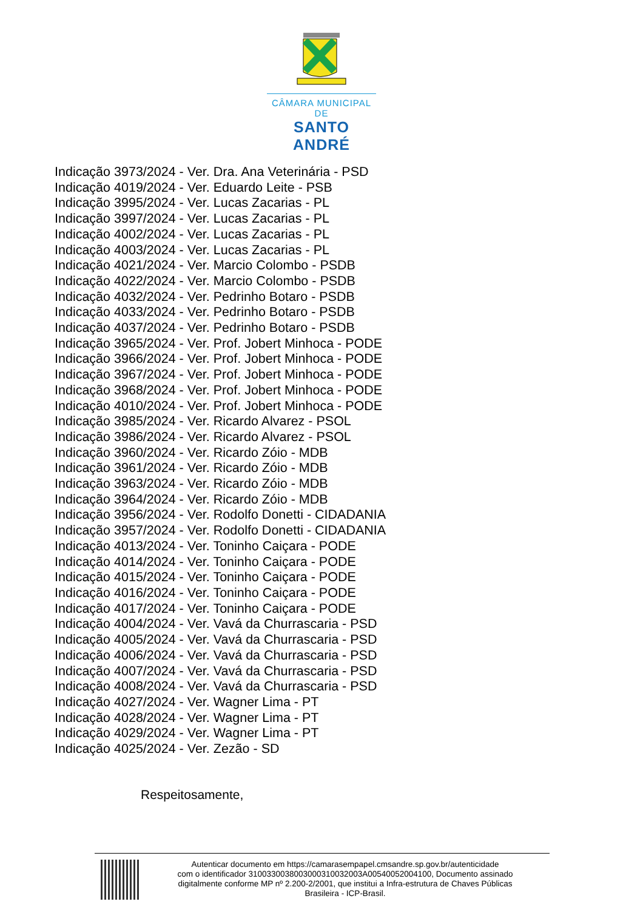CÂMARA MUNICIPAL DE
SANTO ANDRÉ
Indicação 3973/2024 - Ver. Dra. Ana Veterinária - PSD
Indicação 4019/2024 - Ver. Eduardo Leite - PSB
Indicação 3995/2024 - Ver. Lucas Zacarias - PL
Indicação 3997/2024 - Ver. Lucas Zacarias - PL
Indicação 4002/2024 - Ver. Lucas Zacarias - PL
Indicação 4003/2024 - Ver. Lucas Zacarias - PL
Indicação 4021/2024 - Ver. Marcio Colombo - PSDB
Indicação 4022/2024 - Ver. Marcio Colombo - PSDB
Indicação 4032/2024 - Ver. Pedrinho Botaro - PSDB
Indicação 4033/2024 - Ver. Pedrinho Botaro - PSDB
Indicação 4037/2024 - Ver. Pedrinho Botaro - PSDB
Indicação 3965/2024 - Ver. Prof. Jobert Minhoca - PODE
Indicação 3966/2024 - Ver. Prof. Jobert Minhoca - PODE
Indicação 3967/2024 - Ver. Prof. Jobert Minhoca - PODE
Indicação 3968/2024 - Ver. Prof. Jobert Minhoca - PODE
Indicação 4010/2024 - Ver. Prof. Jobert Minhoca - PODE
Indicação 3985/2024 - Ver. Ricardo Alvarez - PSOL
Indicação 3986/2024 - Ver. Ricardo Alvarez - PSOL
Indicação 3960/2024 - Ver. Ricardo Zóio - MDB
Indicação 3961/2024 - Ver. Ricardo Zóio - MDB
Indicação 3963/2024 - Ver. Ricardo Zóio - MDB
Indicação 3964/2024 - Ver. Ricardo Zóio - MDB
Indicação 3956/2024 - Ver. Rodolfo Donetti - CIDADANIA
Indicação 3957/2024 - Ver. Rodolfo Donetti - CIDADANIA
Indicação 4013/2024 - Ver. Toninho Caiçara - PODE
Indicação 4014/2024 - Ver. Toninho Caiçara - PODE
Indicação 4015/2024 - Ver. Toninho Caiçara - PODE
Indicação 4016/2024 - Ver. Toninho Caiçara - PODE
Indicação 4017/2024 - Ver. Toninho Caiçara - PODE
Indicação 4004/2024 - Ver. Vavá da Churrascaria - PSD
Indicação 4005/2024 - Ver. Vavá da Churrascaria - PSD
Indicação 4006/2024 - Ver. Vavá da Churrascaria - PSD
Indicação 4007/2024 - Ver. Vavá da Churrascaria - PSD
Indicação 4008/2024 - Ver. Vavá da Churrascaria - PSD
Indicação 4027/2024 - Ver. Wagner Lima - PT
Indicação 4028/2024 - Ver. Wagner Lima - PT
Indicação 4029/2024 - Ver. Wagner Lima - PT
Indicação 4025/2024 - Ver. Zezão - SD
Respeitosamente,
Autenticar documento em https://camarasempapel.cmsandre.sp.gov.br/autenticidade
com o identificador 3100330038003000310032003A00540052004100, Documento assinado
digitalmente conforme MP nº 2.200-2/2001, que institui a Infra-estrutura de Chaves Públicas
Brasileira - ICP-Brasil.